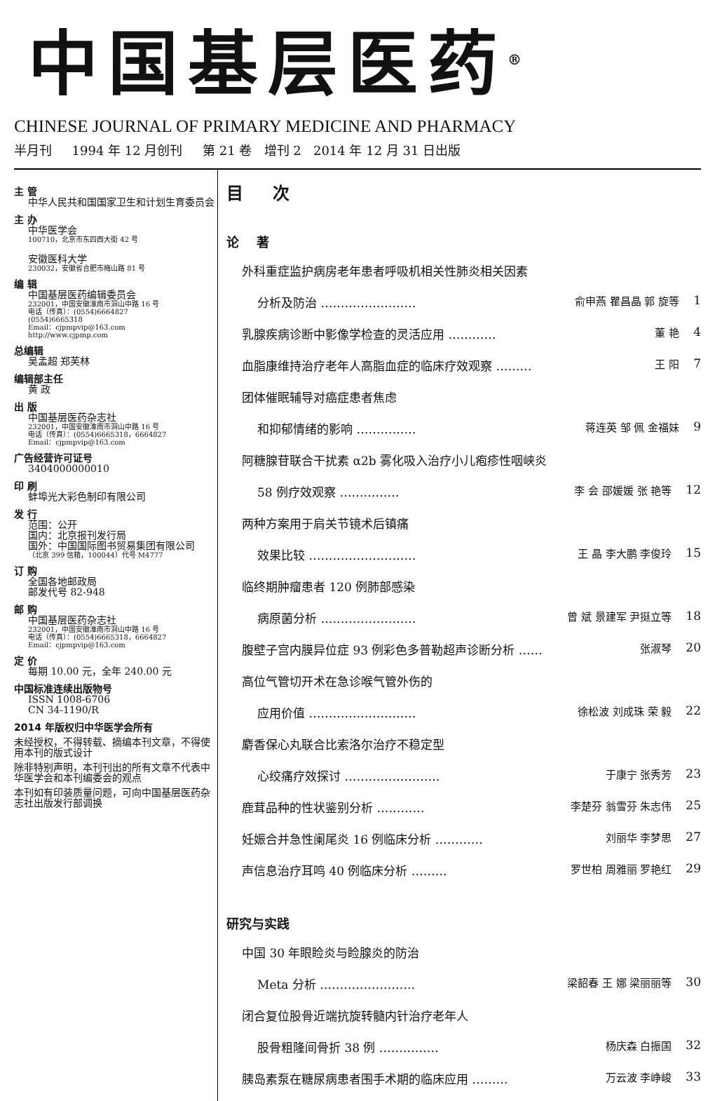中国基层医药<sup>®</sup>
CHINESE JOURNAL OF PRIMARY MEDICINE AND PHARMACY
半月刊 1994 年 12 月创刊 第 21 卷 增刊 2 2014 年 12 月 31 日出版
主 管
中华人民共和国国家卫生和计划生育委员会
主 办
中华医学会
100710，北京市东四西大街 42 号
安徽医科大学
230032，安徽省合肥市梅山路 81 号
编 辑
中国基层医药编辑委员会
232001，中国安徽淮南市洞山中路 16 号
电话（传真）：(0554)6664827
(0554)6665318
Email：cjpmpvip@163.com
http://www.cjpmp.com
总编辑
吴孟超 郑芙林
编辑部主任
黄 政
出 版
中国基层医药杂志社
232001，中国安徽淮南市洞山中路 16 号
电话（传真）：(0554)6665318，6664827
Email：cjpmpvip@163.com
广告经营许可证号
3404000000010
印 刷
蚌埠光大彩色制印有限公司
发 行
范围：公开
国内：北京报刊发行局
国外：中国国际图书贸易集团有限公司
（北京 399 信箱，100044）代号 M4777
订 购
全国各地邮政局
邮发代号 82-948
邮 购
中国基层医药杂志社
232001，中国安徽淮南市洞山中路 16 号
电话（传真）：(0554)6665318，6664827
Email：cjpmpvip@163.com
定 价
每期 10.00 元，全年 240.00 元
中国标准连续出版物号
ISSN 1008-6706
CN 34-1190/R
2014 年版权归中华医学会所有
未经授权，不得转载、摘编本刊文章，不得使用本刊的版式设计
除非特别声明，本刊刊出的所有文章不代表中华医学会和本刊编委会的观点
本刊如有印装质量问题，可向中国基层医药杂志社出版发行部调换
目 次
论 著
外科重症监护病房老年患者呼吸机相关性肺炎相关因素
分析及防治 …………………… 俞申燕 瞿昌晶 郭 旋等 1
乳腺疾病诊断中影像学检查的灵活应用 ………… 董 艳 4
血脂康维持治疗老年人高脂血症的临床疗效观察 ……… 王 阳 7
团体催眠辅导对癌症患者焦虑
和抑郁情绪的影响 …………… 蒋连英 邹 佩 金福妹 9
阿糖腺苷联合干扰素 α2b 雾化吸入治疗小儿疱疹性咽峡炎
58 例疗效观察 …………… 李 会 邵媛媛 张 艳等 12
两种方案用于肩关节镜术后镇痛
效果比较 ……………………… 王 晶 李大鹏 李俊玲 15
临终期肿瘤患者 120 例肺部感染
病原菌分析 …………………… 曾 斌 景建军 尹挺立等 18
腹壁子宫内膜异位症 93 例彩色多普勒超声诊断分析 …… 张淑琴 20
高位气管切开术在急诊喉气管外伤的
应用价值 ……………………… 徐松波 刘成珠 荣 毅 22
麝香保心丸联合比索洛尔治疗不稳定型
心绞痛疗效探讨 …………………… 于康宁 张秀芳 23
鹿茸品种的性状鉴别分析 ………… 李楚芬 翁雪芬 朱志伟 25
妊娠合并急性阑尾炎 16 例临床分析 ………… 刘丽华 李梦思 27
声信息治疗耳鸣 40 例临床分析 ……… 罗世柏 周雅丽 罗艳红 29
研究与实践
中国 30 年眼睑炎与睑腺炎的防治
Meta 分析 …………………… 梁韶春 王 娜 梁丽丽等 30
闭合复位股骨近端抗旋转髓内针治疗老年人
股骨粗隆间骨折 38 例 …………… 杨庆森 白振国 32
胰岛素泵在糖尿病患者围手术期的临床应用 ……… 万云波 李峥峻 33